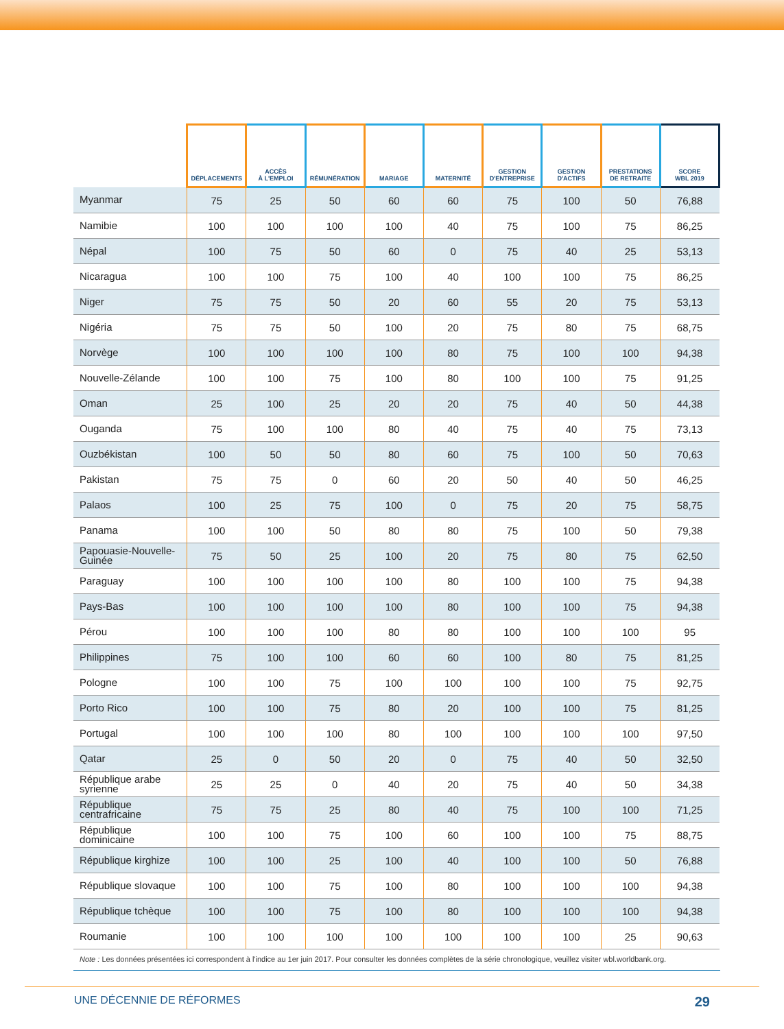| | DÉPLACEMENTS | ACCÈS À L'EMPLOI | RÉMUNÉRATION | MARIAGE | MATERNITÉ | GESTION D'ENTREPRISE | GESTION D'ACTIFS | PRESTATIONS DE RETRAITE | SCORE WBL 2019 |
| --- | --- | --- | --- | --- | --- | --- | --- | --- | --- |
| Myanmar | 75 | 25 | 50 | 60 | 60 | 75 | 100 | 50 | 76,88 |
| Namibie | 100 | 100 | 100 | 100 | 40 | 75 | 100 | 75 | 86,25 |
| Népal | 100 | 75 | 50 | 60 | 0 | 75 | 40 | 25 | 53,13 |
| Nicaragua | 100 | 100 | 75 | 100 | 40 | 100 | 100 | 75 | 86,25 |
| Niger | 75 | 75 | 50 | 20 | 60 | 55 | 20 | 75 | 53,13 |
| Nigéria | 75 | 75 | 50 | 100 | 20 | 75 | 80 | 75 | 68,75 |
| Norvège | 100 | 100 | 100 | 100 | 80 | 75 | 100 | 100 | 94,38 |
| Nouvelle-Zélande | 100 | 100 | 75 | 100 | 80 | 100 | 100 | 75 | 91,25 |
| Oman | 25 | 100 | 25 | 20 | 20 | 75 | 40 | 50 | 44,38 |
| Ouganda | 75 | 100 | 100 | 80 | 40 | 75 | 40 | 75 | 73,13 |
| Ouzbékistan | 100 | 50 | 50 | 80 | 60 | 75 | 100 | 50 | 70,63 |
| Pakistan | 75 | 75 | 0 | 60 | 20 | 50 | 40 | 50 | 46,25 |
| Palaos | 100 | 25 | 75 | 100 | 0 | 75 | 20 | 75 | 58,75 |
| Panama | 100 | 100 | 50 | 80 | 80 | 75 | 100 | 50 | 79,38 |
| Papouasie-Nouvelle-Guinée | 75 | 50 | 25 | 100 | 20 | 75 | 80 | 75 | 62,50 |
| Paraguay | 100 | 100 | 100 | 100 | 80 | 100 | 100 | 75 | 94,38 |
| Pays-Bas | 100 | 100 | 100 | 100 | 80 | 100 | 100 | 75 | 94,38 |
| Pérou | 100 | 100 | 100 | 80 | 80 | 100 | 100 | 100 | 95 |
| Philippines | 75 | 100 | 100 | 60 | 60 | 100 | 80 | 75 | 81,25 |
| Pologne | 100 | 100 | 75 | 100 | 100 | 100 | 100 | 75 | 92,75 |
| Porto Rico | 100 | 100 | 75 | 80 | 20 | 100 | 100 | 75 | 81,25 |
| Portugal | 100 | 100 | 100 | 80 | 100 | 100 | 100 | 100 | 97,50 |
| Qatar | 25 | 0 | 50 | 20 | 0 | 75 | 40 | 50 | 32,50 |
| République arabe syrienne | 25 | 25 | 0 | 40 | 20 | 75 | 40 | 50 | 34,38 |
| République centrafricaine | 75 | 75 | 25 | 80 | 40 | 75 | 100 | 100 | 71,25 |
| République dominicaine | 100 | 100 | 75 | 100 | 60 | 100 | 100 | 75 | 88,75 |
| République kirghize | 100 | 100 | 25 | 100 | 40 | 100 | 100 | 50 | 76,88 |
| République slovaque | 100 | 100 | 75 | 100 | 80 | 100 | 100 | 100 | 94,38 |
| République tchèque | 100 | 100 | 75 | 100 | 80 | 100 | 100 | 100 | 94,38 |
| Roumanie | 100 | 100 | 100 | 100 | 100 | 100 | 100 | 25 | 90,63 |
Note : Les données présentées ici correspondent à l'indice au 1er juin 2017. Pour consulter les données complètes de la série chronologique, veuillez visiter wbl.worldbank.org.
UNE DÉCENNIE DE RÉFORMES 29